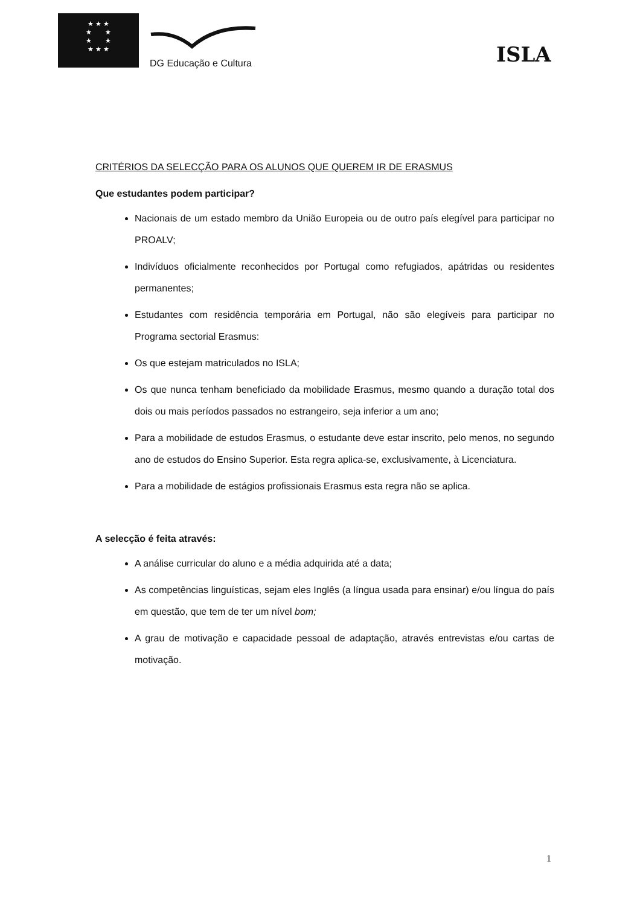★ ★ ★
★ ★
★ ★
★ ★ ★
DG Educação e Cultura ISLA
CRITÉRIOS DA SELECÇÃO PARA OS ALUNOS QUE QUEREM IR DE ERASMUS
Que estudantes podem participar?
Nacionais de um estado membro da União Europeia ou de outro país elegível para participar no PROALV;
Indivíduos oficialmente reconhecidos por Portugal como refugiados, apátridas ou residentes permanentes;
Estudantes com residência temporária em Portugal, não são elegíveis para participar no Programa sectorial Erasmus:
Os que estejam matriculados no ISLA;
Os que nunca tenham beneficiado da mobilidade Erasmus, mesmo quando a duração total dos dois ou mais períodos passados no estrangeiro, seja inferior a um ano;
Para a mobilidade de estudos Erasmus, o estudante deve estar inscrito, pelo menos, no segundo ano de estudos do Ensino Superior. Esta regra aplica-se, exclusivamente, à Licenciatura.
Para a mobilidade de estágios profissionais Erasmus esta regra não se aplica.
A selecção é feita através:
A análise curricular do aluno e a média adquirida até a data;
As competências linguísticas, sejam eles Inglês (a língua usada para ensinar) e/ou língua do país em questão, que tem de ter um nível bom;
A grau de motivação e capacidade pessoal de adaptação, através entrevistas e/ou cartas de motivação.
1